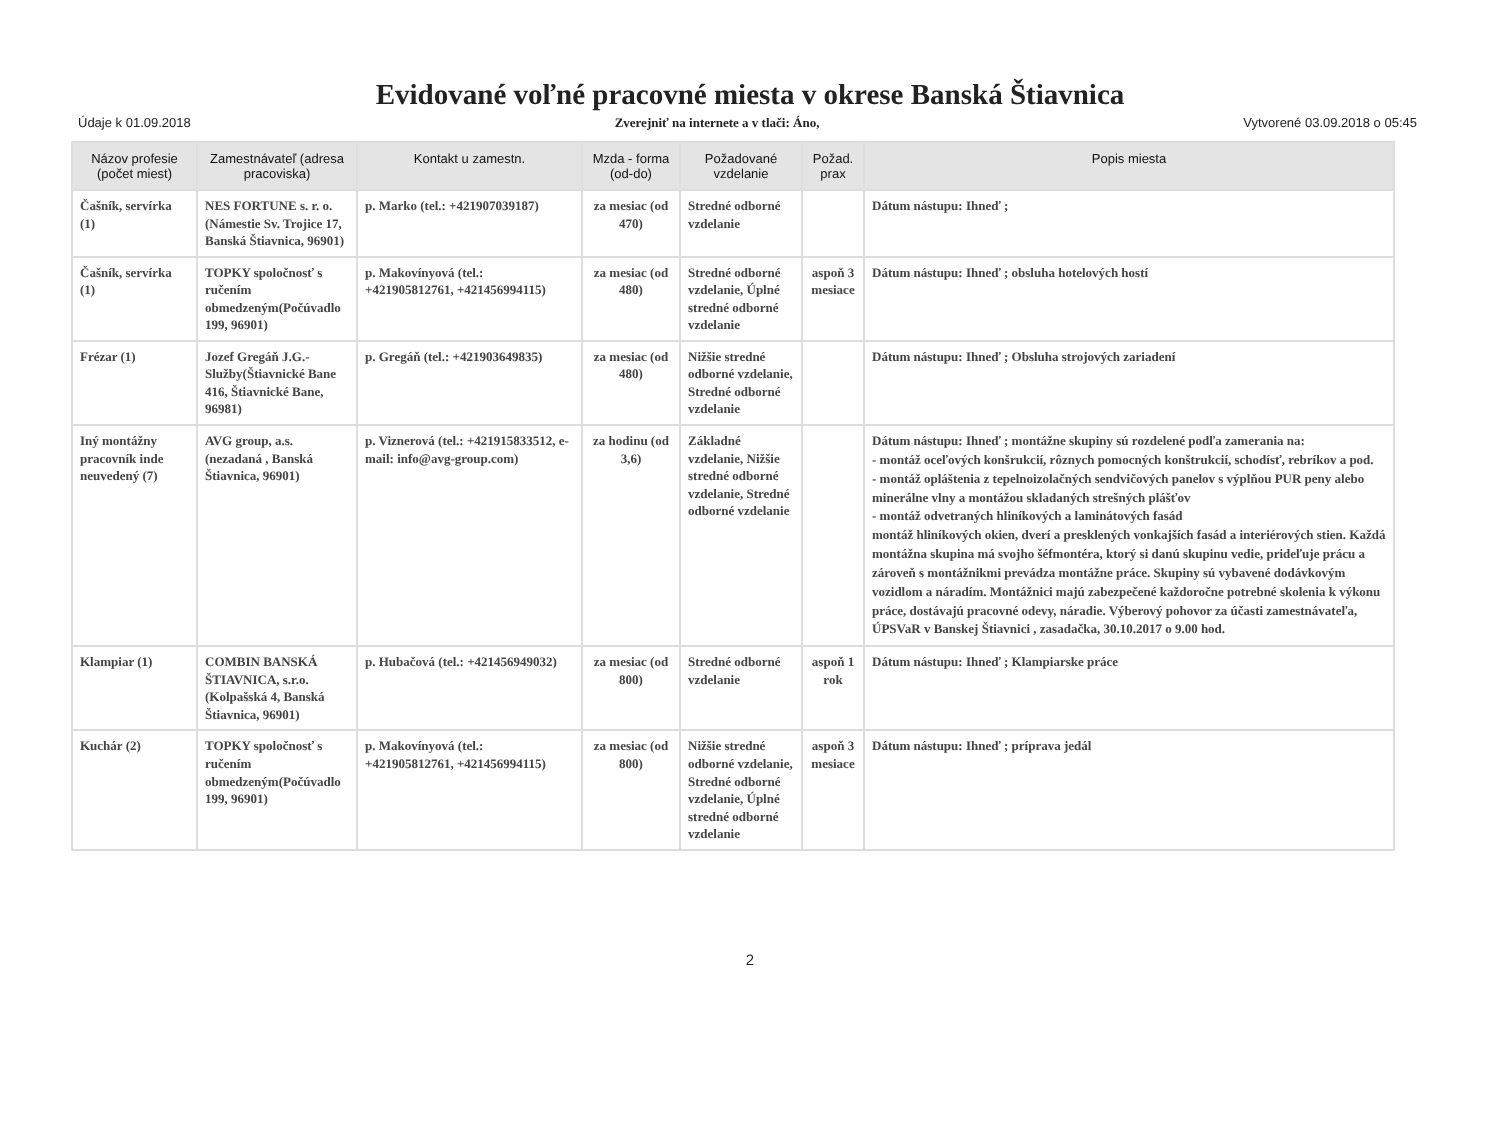Evidované voľné pracovné miesta v okrese Banská Štiavnica
Údaje k 01.09.2018 Zverejniť na internete a v tlači: Áno, Vytvorené 03.09.2018 o 05:45
| Názov profesie (počet miest) | Zamestnávateľ (adresa pracoviska) | Kontakt u zamestn. | Mzda - forma (od-do) | Požadované vzdelanie | Požad. prax | Popis miesta |
| --- | --- | --- | --- | --- | --- | --- |
| Čašník, servírka (1) | NES FORTUNE s. r. o.(Námestie Sv. Trojice 17, Banská Štiavnica, 96901) | p. Marko (tel.: +421907039187) | za mesiac (od 470) | Stredné odborné vzdelanie | | Dátum nástupu: Ihneď ; |
| Čašník, servírka (1) | TOPKY spoločnosť s ručením obmedzeným(Počúvadlo 199, 96901) | p. Makovínyová (tel.: +421905812761, +421456994115) | za mesiac (od 480) | Stredné odborné vzdelanie, Úplné stredné odborné vzdelanie | aspoň 3 mesiace | Dátum nástupu: Ihneď ; obsluha hotelových hostí |
| Frézar (1) | Jozef Gregáň J.G.-Služby(Štiavnické Bane 416, Štiavnické Bane, 96981) | p. Gregáň (tel.: +421903649835) | za mesiac (od 480) | Nižšie stredné odborné vzdelanie, Stredné odborné vzdelanie | | Dátum nástupu: Ihneď ; Obsluha strojových zariadení |
| Iný montážny pracovník inde neuvedený (7) | AVG group, a.s.(nezadaná , Banská Štiavnica, 96901) | p. Viznerová (tel.: +421915833512, e-mail: info@avg-group.com) | za hodinu (od 3,6) | Základné vzdelanie, Nižšie stredné odborné vzdelanie, Stredné odborné vzdelanie | | Dátum nástupu: Ihneď ; montážne skupiny sú rozdelené podľa zamerania na: - montáž oceľových konšrukcií, rôznych pomocných konštrukcií, schodísť, rebríkov a pod. - montáž opláštenia z tepelnoizolačných sendvičových panelov s výplňou PUR peny alebo minerálne vlny a montážou skladaných strešných plášťov - montáž odvetraných hliníkových a laminátových fasád montáž hliníkových okien, dverí a presklených vonkajších fasád a interiérových stien. Každá montážna skupina má svojho šéfmontéra, ktorý si danú skupinu vedie, prideľuje prácu a zároveň s montážnikmi prevádza montážne práce. Skupiny sú vybavené dodávkovým vozidlom a náradím. Montážnici majú zabezpečené každoročne potrebné skolenia k výkonu práce, dostávajú pracovné odevy, náradie. Výberový pohovor za účasti zamestnávateľa, ÚPSVaR v Banskej Štiavnici , zasadačka, 30.10.2017 o 9.00 hod. |
| Klampiar (1) | COMBIN BANSKÁ ŠTIAVNICA, s.r.o.(Kolpašská 4, Banská Štiavnica, 96901) | p. Hubačová (tel.: +421456949032) | za mesiac (od 800) | Stredné odborné vzdelanie | aspoň 1 rok | Dátum nástupu: Ihneď ; Klampiarske práce |
| Kuchár (2) | TOPKY spoločnosť s ručením obmedzeným(Počúvadlo 199, 96901) | p. Makovínyová (tel.: +421905812761, +421456994115) | za mesiac (od 800) | Nižšie stredné odborné vzdelanie, Stredné odborné vzdelanie, Úplné stredné odborné vzdelanie | aspoň 3 mesiace | Dátum nástupu: Ihneď ; príprava jedál |
2